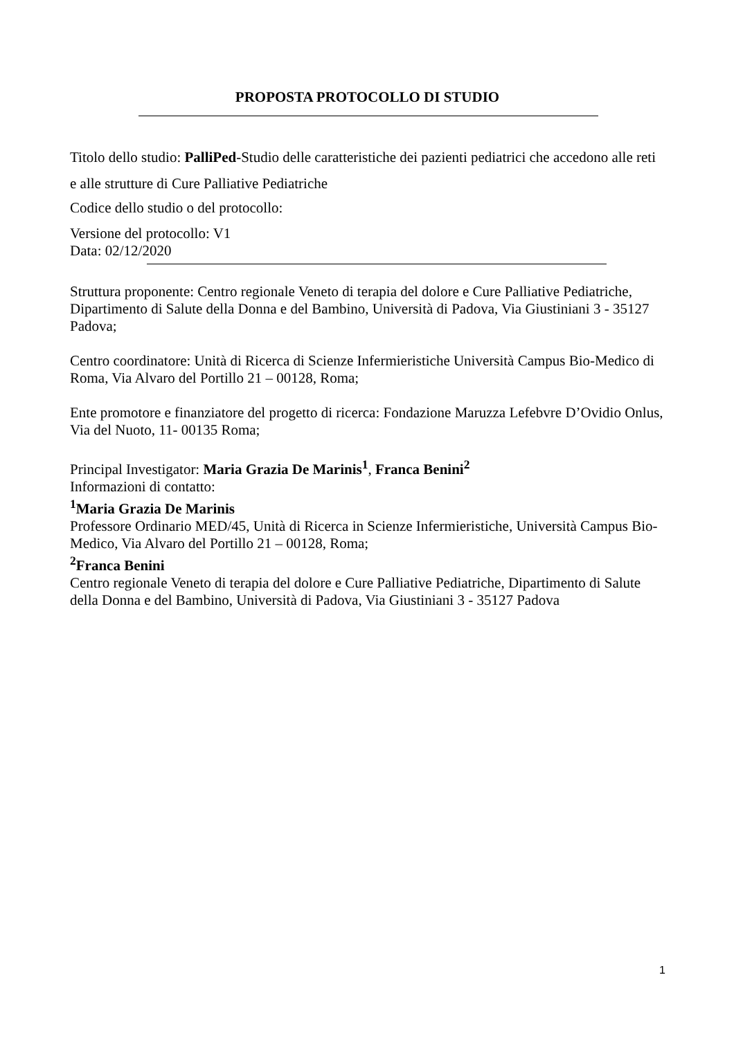PROPOSTA PROTOCOLLO DI STUDIO
Titolo dello studio: PalliPed-Studio delle caratteristiche dei pazienti pediatrici che accedono alle reti e alle strutture di Cure Palliative Pediatriche
Codice dello studio o del protocollo:
Versione del protocollo: V1
Data: 02/12/2020
Struttura proponente: Centro regionale Veneto di terapia del dolore e Cure Palliative Pediatriche, Dipartimento di Salute della Donna e del Bambino, Università di Padova, Via Giustiniani 3 - 35127 Padova;
Centro coordinatore: Unità di Ricerca di Scienze Infermieristiche Università Campus Bio-Medico di Roma, Via Alvaro del Portillo 21 – 00128, Roma;
Ente promotore e finanziatore del progetto di ricerca: Fondazione Maruzza Lefebvre D’Ovidio Onlus, Via del Nuoto, 11- 00135 Roma;
Principal Investigator: Maria Grazia De Marinis<sup>1</sup>, Franca Benini<sup>2</sup>
Informazioni di contatto:
<sup>1</sup> Maria Grazia De Marinis
Professore Ordinario MED/45, Unità di Ricerca in Scienze Infermieristiche, Università Campus Bio-Medico, Via Alvaro del Portillo 21 – 00128, Roma;
<sup>2</sup> Franca Benini
Centro regionale Veneto di terapia del dolore e Cure Palliative Pediatriche, Dipartimento di Salute della Donna e del Bambino, Università di Padova, Via Giustiniani 3 - 35127 Padova
1